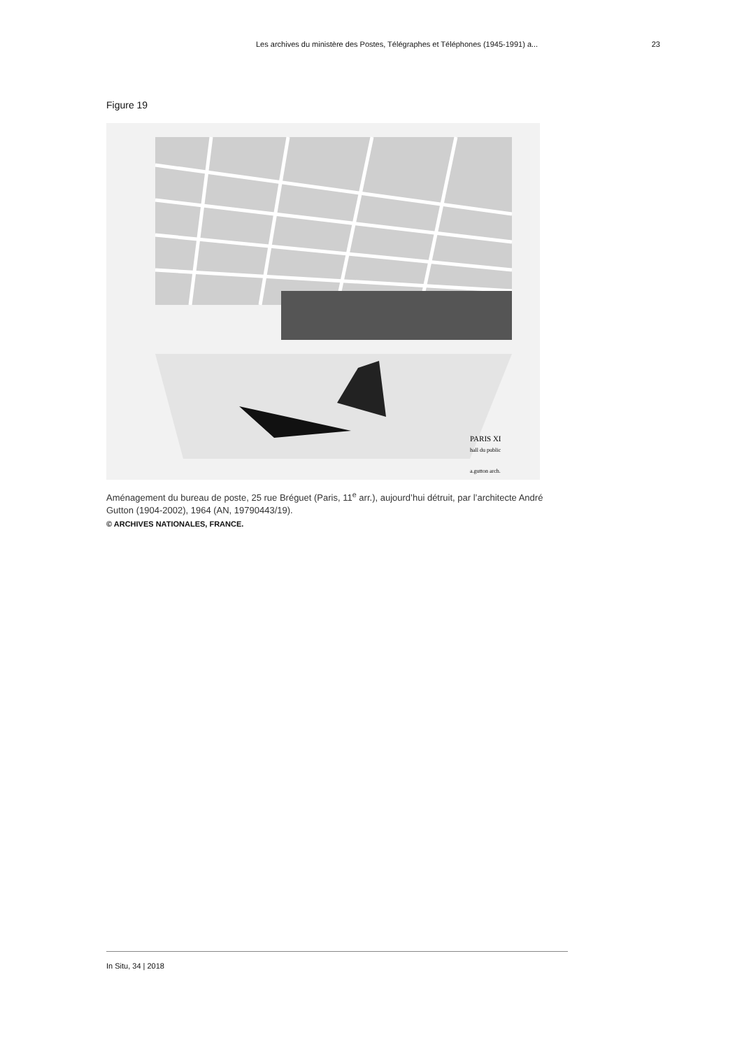Les archives du ministère des Postes, Télégraphes et Téléphones (1945-1991) a... 23
Figure 19
PARIS XI
hall du public
a.gutton arch.
Aménagement du bureau de poste, 25 rue Bréguet (Paris, 11<sup>e</sup> arr.), aujourd’hui détruit, par l’architecte André Gutton (1904-2002), 1964 (AN, 19790443/19).
© ARCHIVES NATIONALES, FRANCE.
In Situ, 34 | 2018